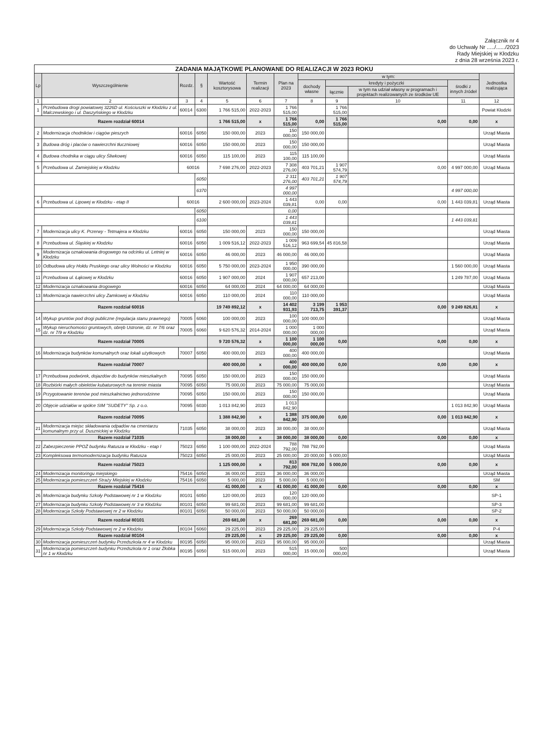Załącznik nr 4
do Uchwały Nr ...../....../2023
Rady Miejskiej w Kłodzku
z dnia 28 września 2023 r.
| ZADANIA MAJĄTKOWE PLANOWANE DO REALIZACJI W 2023 ROKU | | | | | | | | | | | |
| --- | --- | --- | --- | --- | --- | --- | --- | --- | --- | --- | --- |
| Lp | Wyszczególnienie | Rozdz. | § | Wartość kosztorysowa | Termin realizacji | Plan na 2023 | w tym: | | | | Jednostka realizująca |
| | | | | | | | dochody własne | kredyty i pożyczki | | środki z innych źródeł | |
| | | | | | | | | łącznie | w tym na udział własny w programach i projektach realizowanych ze środków UE | | |
| 1 | 2 | 3 | 4 | 5 | 6 | 7 | 8 | 9 | 10 | 11 | 12 |
| 1 | Przebudowa drogi powiatowej 3226D ul. Kościuszki w Kłodzku z ul. Malczewskiego i ul. Daszyńskiego w Kłodzku | 60014 | 6300 | 1 766 515,00 | 2022-2023 | 1 766 515,00 | | 1 766 515,00 | | | Powiat Kłodzki |
| Razem rozdział 60014 | | | | 1 766 515,00 | x | 1 766 515,00 | 0,00 | 1 766 515,00 | 0,00 | 0,00 | x |
| 2 | Modernizacja chodników i ciągów pieszych | 60016 | 6050 | 150 000,00 | 2023 | 150 000,00 | 150 000,00 | | | | Urząd Miasta |
| 3 | Budowa dróg i placów o nawierzchni tłuczniowej | 60016 | 6050 | 150 000,00 | 2023 | 150 000,00 | 150 000,00 | | | | Urząd Miasta |
| 4 | Budowa chodnika w ciągu ulicy Śliwkowej | 60016 | 6050 | 115 100,00 | 2023 | 115 100,00 | 115 100,00 | | | | Urząd Miasta |
| 5 | Przebudowa ul. Zamiejskiej w Kłodzku | 60016 | | 7 698 276,00 | 2022-2023 | 7 308 276,00 | 403 701,21 | 1 907 574,79 | 0,00 | 4 997 000,00 | Urząd Miasta |
| | | | 6050 | | | 2 311 276,00 | 403 701,21 | 1 907 574,79 | | | |
| | | | 6370 | | | 4 997 000,00 | | | | 4 997 000,00 | |
| 6 | Przebudowa ul. Lipowej w Kłodzku - etap II | 60016 | | 2 600 000,00 | 2023-2024 | 1 443 039,81 | 0,00 | 0,00 | 0,00 | 1 443 039,81 | Urząd Miasta |
| | | | 6050 | | | 0,00 | | | | | |
| | | | 6100 | | | 1 443 039,81 | | | | 1 443 039,81 | |
| 7 | Modernizacja ulicy K. Przerwy - Tetmajera w Kłodzku | 60016 | 6050 | 150 000,00 | 2023 | 150 000,00 | 150 000,00 | | | | Urząd Miasta |
| 8 | Przebudowa ul. Śląskiej w Kłodzku | 60016 | 6050 | 1 009 516,12 | 2022-2023 | 1 009 516,12 | 963 699,54 | 45 816,58 | | | Urząd Miasta |
| 9 | Modernizacja oznakowania drogowego na odcinku ul. Letniej w Kłodzku | 60016 | 6050 | 46 000,00 | 2023 | 46 000,00 | 46 000,00 | | | | Urząd Miasta |
| 10 | Odbudowa ulicy Hołdu Pruskiego oraz ulicy Wolności w Kłodzku | 60016 | 6050 | 5 750 000,00 | 2023-2024 | 1 950 000,00 | 390 000,00 | | | 1 560 000,00 | Urząd Miasta |
| 11 | Przebudowa ul. Łąkowej w Kłodzku | 60016 | 6050 | 1 907 000,00 | 2024 | 1 907 000,00 | 657 213,00 | | | 1 249 787,00 | Urząd Miasta |
| 12 | Modernizacja oznakowania drogowego | 60016 | 6050 | 64 000,00 | 2024 | 64 000,00 | 64 000,00 | | | | Urząd Miasta |
| 13 | Modernizacja nawierzchni ulicy Zamkowej w Kłodzku | 60016 | 6050 | 110 000,00 | 2024 | 110 000,00 | 110 000,00 | | | | Urząd Miasta |
| Razem rozdział 60016 | | | | 19 749 892,12 | x | 14 402 931,93 | 3 199 713,75 | 1 953 391,37 | 0,00 | 9 249 826,81 | x |
| 14 | Wykup gruntów pod drogi publiczne (regulacja stanu prawnego) | 70005 | 6060 | 100 000,00 | 2023 | 100 000,00 | 100 000,00 | | | | Urząd Miasta |
| 15 | Wykup nieruchomości gruntowych, obręb Ustronie, dz. nr 7/6 oraz dz. nr 7/9 w Kłodzku | 70005 | 6060 | 9 620 576,32 | 2014-2024 | 1 000 000,00 | 1 000 000,00 | | | | Urząd Miasta |
| Razem rozdział 70005 | | | | 9 720 576,32 | x | 1 100 000,00 | 1 100 000,00 | 0,00 | 0,00 | 0,00 | x |
| 16 | Modernizacja budynków komunalnych oraz lokali użytkowych | 70007 | 6050 | 400 000,00 | 2023 | 400 000,00 | 400 000,00 | | | | Urząd Miasta |
| Razem rozdział 70007 | | | | 400 000,00 | x | 400 000,00 | 400 000,00 | 0,00 | 0,00 | 0,00 | x |
| 17 | Przebudowa podwórek, dojazdów do budynków mieszkalnych | 70095 | 6050 | 150 000,00 | 2023 | 150 000,00 | 150 000,00 | | | | Urząd Miasta |
| 18 | Rozbiórki małych obiektów kubaturowych na terenie miasta | 70095 | 6050 | 75 000,00 | 2023 | 75 000,00 | 75 000,00 | | | | Urząd Miasta |
| 19 | Przygotowanie terenów pod mieszkalnictwo jednorodzinne | 70095 | 6050 | 150 000,00 | 2023 | 150 000,00 | 150 000,00 | | | | Urząd Miasta |
| 20 | Objęcie udziałów w spółce SIM "SUDETY" Sp. z o.o. | 70095 | 6030 | 1 013 842,90 | 2023 | 1 013 842,90 | | | | 1 013 842,90 | Urząd Miasta |
| Razem rozdział 70095 | | | | 1 388 842,90 | x | 1 388 842,90 | 375 000,00 | 0,00 | 0,00 | 1 013 842,90 | x |
| 21 | Modernizacja miejsc składowania odpadów na cmentarzu komunalnym przy ul. Dusznickiej w Kłodzku | 71035 | 6050 | 38 000,00 | 2023 | 38 000,00 | 38 000,00 | | | | Urząd Miasta |
| Razem rozdział 71035 | | | | 38 000,00 | x | 38 000,00 | 38 000,00 | 0,00 | 0,00 | 0,00 | x |
| 22 | Zabezpieczenie PPOŻ budynku Ratusza w Kłodzku - etap I | 75023 | 6050 | 1 100 000,00 | 2022-2024 | 788 792,00 | 788 792,00 | | | | Urząd Miasta |
| 23 | Kompleksowa termomodernizacja budynku Ratusza | 75023 | 6050 | 25 000,00 | 2023 | 25 000,00 | 20 000,00 | 5 000,00 | | | Urząd Miasta |
| Razem rozdział 75023 | | | | 1 125 000,00 | x | 813 792,00 | 808 792,00 | 5 000,00 | 0,00 | 0,00 | x |
| 24 | Modernizacja monitoringu miejskiego | 75416 | 6050 | 36 000,00 | 2023 | 36 000,00 | 36 000,00 | | | | Urząd Miasta |
| 25 | Modernizacja pomieszczeń Straży Miejskiej w Kłodzku | 75416 | 6050 | 5 000,00 | 2023 | 5 000,00 | 5 000,00 | | | | SM |
| Razem rozdział 75416 | | | | 41 000,00 | x | 41 000,00 | 41 000,00 | 0,00 | 0,00 | 0,00 | x |
| 26 | Modernizacja budynku Szkoły Podstawowej nr 1 w Kłodzku | 80101 | 6050 | 120 000,00 | 2023 | 120 000,00 | 120 000,00 | | | | SP-1 |
| 27 | Modernizacja budynku Szkoły Podstawowej nr 3 w Kłodzku | 80101 | 6050 | 99 681,00 | 2023 | 99 681,00 | 99 681,00 | | | | SP-3 |
| 28 | Modernizacja Szkoły Podstawowej nr 2 w Kłodzku | 80101 | 6050 | 50 000,00 | 2023 | 50 000,00 | 50 000,00 | | | | SP-2 |
| Razem rozdział 80101 | | | | 269 681,00 | x | 269 681,00 | 269 681,00 | 0,00 | 0,00 | 0,00 | x |
| 29 | Modernizacja Szkoły Podstawowej nr 2 w Kłodzku | 80104 | 6060 | 29 225,00 | 2023 | 29 225,00 | 29 225,00 | | | | P-4 |
| Razem rozdział 80104 | | | | 29 225,00 | x | 29 225,00 | 29 225,00 | 0,00 | 0,00 | 0,00 | x |
| 30 | Modernizacja pomieszczeń budynku Przedszkola nr 4 w Kłodzku | 80195 | 6050 | 95 000,00 | 2023 | 95 000,00 | 95 000,00 | | | | Urząd Miasta |
| 31 | Modernizacja pomieszczeń budynku Przedszkola nr 1 oraz Żłobka nr 1 w Kłodzku | 80195 | 6050 | 515 000,00 | 2023 | 515 000,00 | 15 000,00 | 500 000,00 | | | Urząd Miasta |